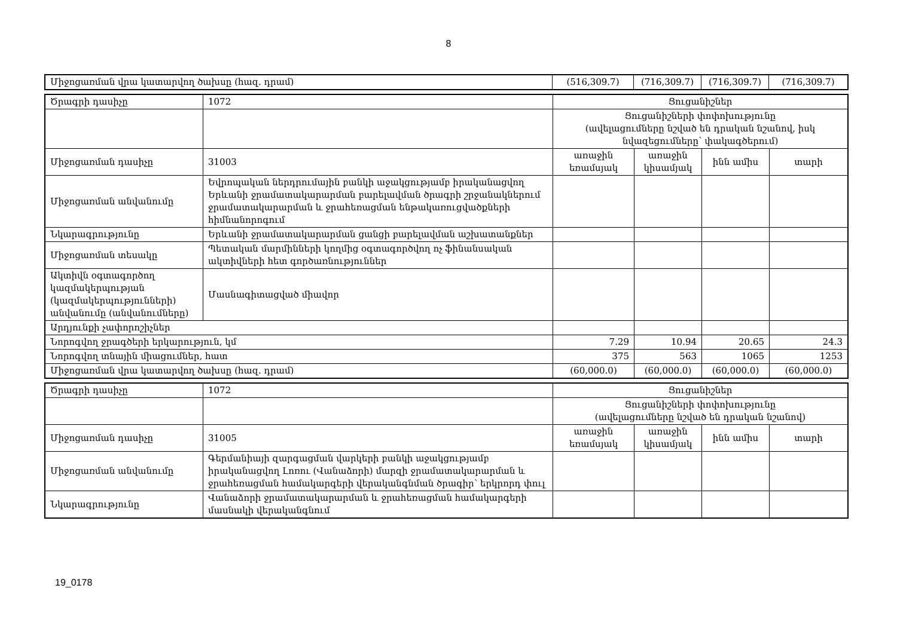8
| Միջոցառման վրա կատարվող ծախսը (հազ. դրամ) | (516,309.7) | (716,309.7) | (716,309.7) | (716,309.7) |
| Ծրագրի դասիչը | 1072 | Ցուցանիշներ | | | |
| | | Ցուցանիշների փոփոխությունը (ավելացումները նշված են դրական նշանով, իսկ նվազեցումները՝ փակագծերում) | | | |
| Միջոցառման դասիչը | 31003 | առաջին եռամսյակ | առաջին կիսամյակ | ինն ամիս | տարի |
| Միջոցառման անվանումը | Եվրոպական ներդրումային բանկի աջակցությամբ իրականացվող Երևանի ջրամատակարարման բարելավման ծրագրի շրջանակներում ջրամատակարարման և ջրահեռացման ենթակառուցվածքների հիմնանորոգում | | | | |
| Նկարագրությունը | Երևանի ջրամատակարարման ցանցի բարելավման աշխատանքներ | | | | |
| Միջոցառման տեսակը | Պետական մարմինների կողմից օգտագործվող ոչ ֆինանսական ակտիվների հետ գործառնություններ | | | | |
| Ակտիվն օգտագործող կազմակերպության (կազմակերպությունների) անվանումը (անվանումները) | Մասնագիտացված միավոր | | | | |
| Արդյունքի չափորոշիչներ | | | | | |
| Նորոգվող ջրագծերի երկարություն, կմ | | 7.29 | 10.94 | 20.65 | 24.3 |
| Նորոգվող տնային միացումներ, հատ | | 375 | 563 | 1065 | 1253 |
| Միջոցառման վրա կատարվող ծախսը (հազ. դրամ) | | (60,000.0) | (60,000.0) | (60,000.0) | (60,000.0) |
| Ծրագրի դասիչը | 1072 | Ցուցանիշներ | | | |
| | | Ցուցանիշների փոփոխությունը (ավելացումները նշված են դրական նշանով) | | | |
| Միջոցառման դասիչը | 31005 | առաջին եռամսյակ | առաջին կիսամյակ | ինն ամիս | տարի |
| Միջոցառման անվանումը | Գերմանիայի զարգացման վարկերի բանկի աջակցությամբ իրականացվող Լոռու (Վանաձորի) մարզի ջրամատակարարման և ջրահեռացման համակարգերի վերականգնման ծրագիր՝ երկրորդ փուլ | | | | |
| Նկարագրությունը | Վանաձորի ջրամատակարարման և ջրահեռացման համակարգերի մասնակի վերականգնում | | | | |
19_0178